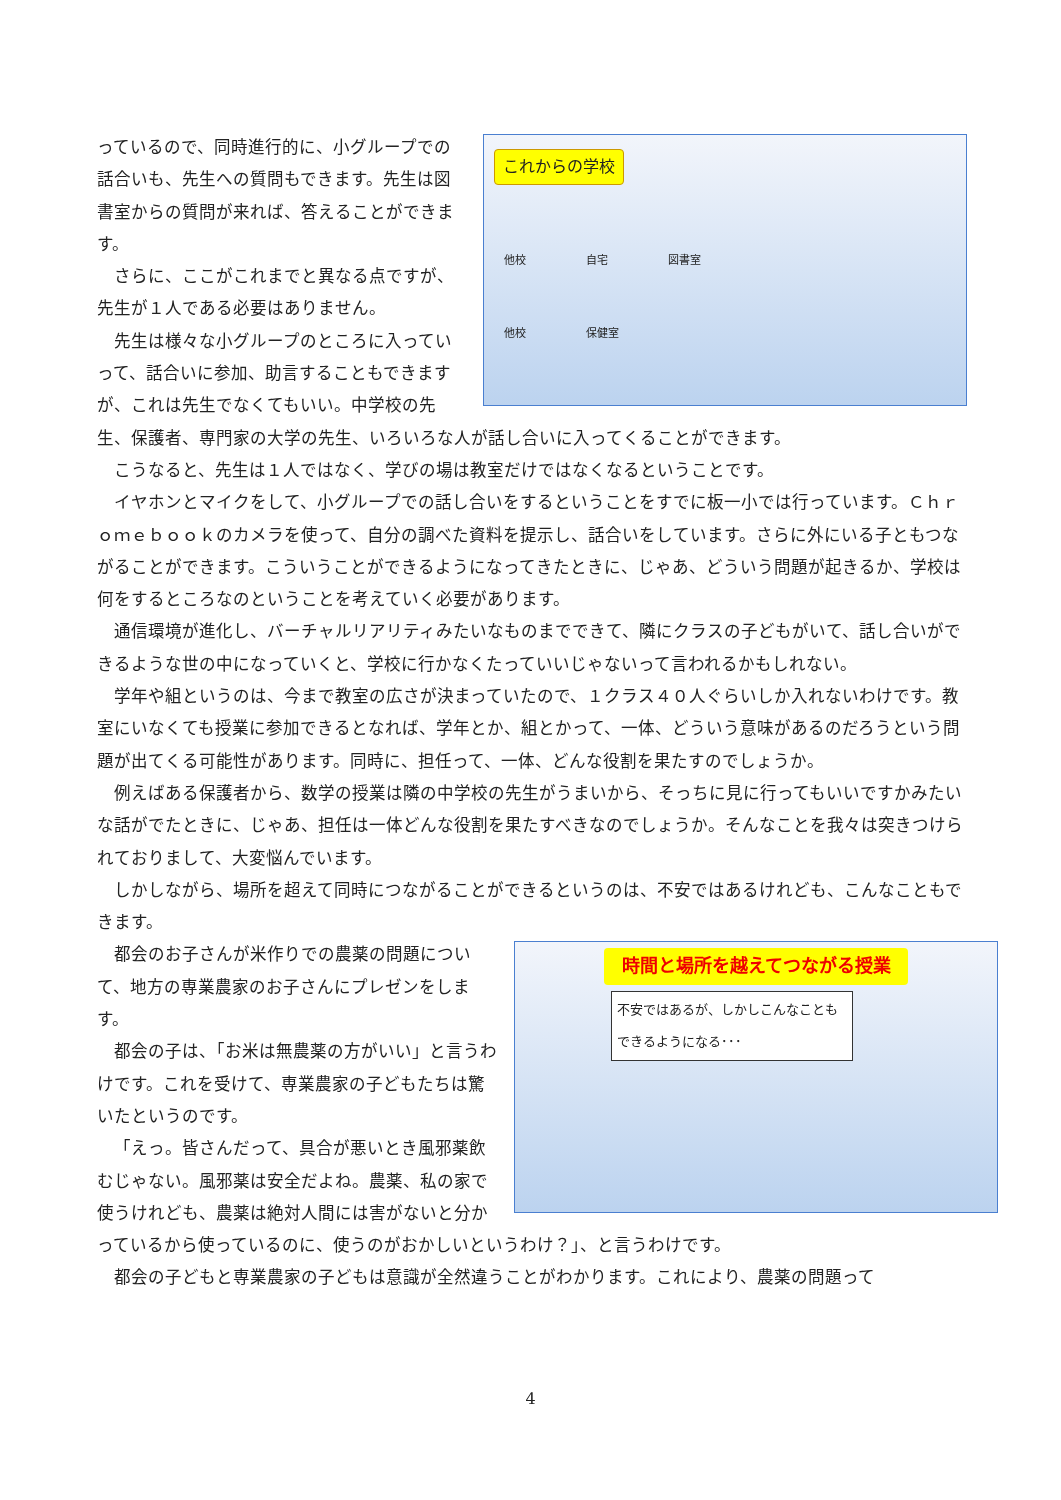これからの学校
他校 自宅 図書室
他校 保健室
っているので、同時進行的に、小グループでの話合いも、先生への質問もできます。先生は図書室からの質問が来れば、答えることができます。
さらに、ここがこれまでと異なる点ですが、先生が１人である必要はありません。
先生は様々な小グループのところに入っていって、話合いに参加、助言することもできますが、これは先生でなくてもいい。中学校の先生、保護者、専門家の大学の先生、いろいろな人が話し合いに入ってくることができます。
こうなると、先生は１人ではなく、学びの場は教室だけではなくなるということです。
イヤホンとマイクをして、小グループでの話し合いをするということをすでに板一小では行っています。Ｃｈｒｏｍｅｂｏｏｋのカメラを使って、自分の調べた資料を提示し、話合いをしています。さらに外にいる子ともつながることができます。こういうことができるようになってきたときに、じゃあ、どういう問題が起きるか、学校は何をするところなのということを考えていく必要があります。
通信環境が進化し、バーチャルリアリティみたいなものまでできて、隣にクラスの子どもがいて、話し合いができるような世の中になっていくと、学校に行かなくたっていいじゃないって言われるかもしれない。
学年や組というのは、今まで教室の広さが決まっていたので、１クラス４０人ぐらいしか入れないわけです。教室にいなくても授業に参加できるとなれば、学年とか、組とかって、一体、どういう意味があるのだろうという問題が出てくる可能性があります。同時に、担任って、一体、どんな役割を果たすのでしょうか。
例えばある保護者から、数学の授業は隣の中学校の先生がうまいから、そっちに見に行ってもいいですかみたいな話がでたときに、じゃあ、担任は一体どんな役割を果たすべきなのでしょうか。そんなことを我々は突きつけられておりまして、大変悩んでいます。
しかしながら、場所を超えて同時につながることができるというのは、不安ではあるけれども、こんなこともできます。
時間と場所を越えてつながる授業
不安ではあるが、しかしこんなこともできるようになる･･･
都会のお子さんが米作りでの農薬の問題について、地方の専業農家のお子さんにプレゼンをします。
都会の子は、「お米は無農薬の方がいい」と言うわけです。これを受けて、専業農家の子どもたちは驚いたというのです。
「えっ。皆さんだって、具合が悪いとき風邪薬飲むじゃない。風邪薬は安全だよね。農薬、私の家で使うけれども、農薬は絶対人間には害がないと分かっているから使っているのに、使うのがおかしいというわけ？」、と言うわけです。
都会の子どもと専業農家の子どもは意識が全然違うことがわかります。これにより、農薬の問題って
4